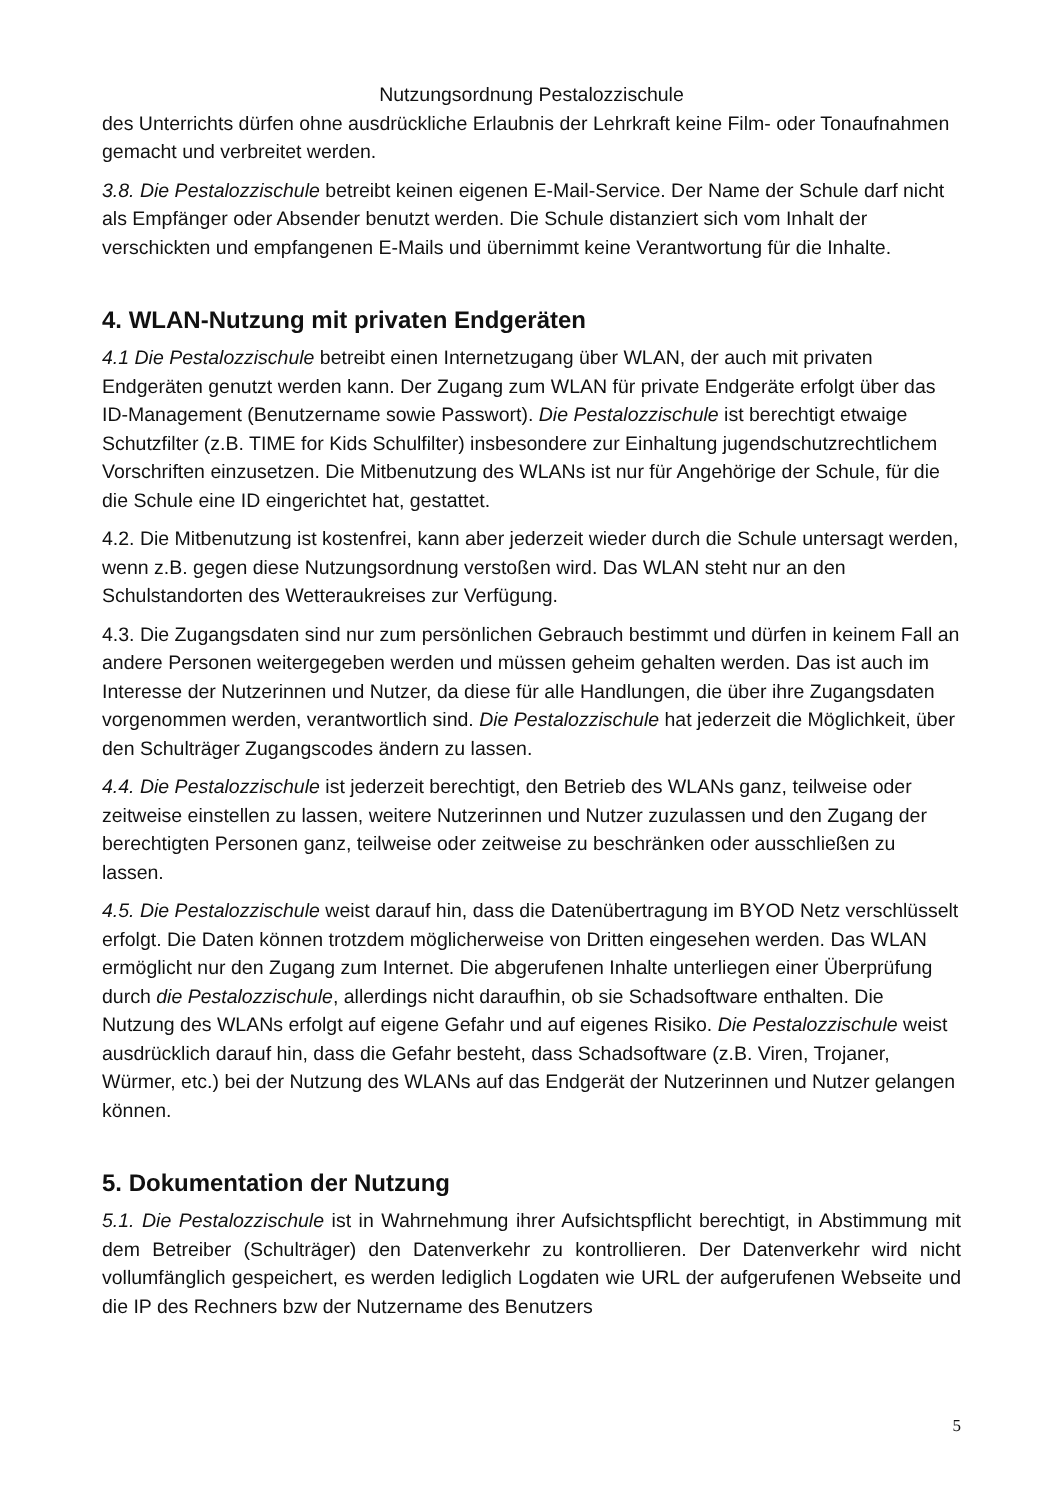Nutzungsordnung Pestalozzischule
des Unterrichts dürfen ohne ausdrückliche Erlaubnis der Lehrkraft keine Film- oder Tonaufnahmen gemacht und verbreitet werden.
3.8. Die Pestalozzischule betreibt keinen eigenen E-Mail-Service. Der Name der Schule darf nicht als Empfänger oder Absender benutzt werden. Die Schule distanziert sich vom Inhalt der verschickten und empfangenen E-Mails und übernimmt keine Verantwortung für die Inhalte.
4. WLAN-Nutzung mit privaten Endgeräten
4.1 Die Pestalozzischule betreibt einen Internetzugang über WLAN, der auch mit privaten Endgeräten genutzt werden kann. Der Zugang zum WLAN für private Endgeräte erfolgt über das ID-Management (Benutzername sowie Passwort). Die Pestalozzischule ist berechtigt etwaige Schutzfilter (z.B. TIME for Kids Schulfilter) insbesondere zur Einhaltung jugendschutzrechtlichem Vorschriften einzusetzen. Die Mitbenutzung des WLANs ist nur für Angehörige der Schule, für die die Schule eine ID eingerichtet hat, gestattet.
4.2. Die Mitbenutzung ist kostenfrei, kann aber jederzeit wieder durch die Schule untersagt werden, wenn z.B. gegen diese Nutzungsordnung verstoßen wird. Das WLAN steht nur an den Schulstandorten des Wetteraukreises zur Verfügung.
4.3. Die Zugangsdaten sind nur zum persönlichen Gebrauch bestimmt und dürfen in keinem Fall an andere Personen weitergegeben werden und müssen geheim gehalten werden. Das ist auch im Interesse der Nutzerinnen und Nutzer, da diese für alle Handlungen, die über ihre Zugangsdaten vorgenommen werden, verantwortlich sind. Die Pestalozzischule hat jederzeit die Möglichkeit, über den Schulträger Zugangscodes ändern zu lassen.
4.4. Die Pestalozzischule ist jederzeit berechtigt, den Betrieb des WLANs ganz, teilweise oder zeitweise einstellen zu lassen, weitere Nutzerinnen und Nutzer zuzulassen und den Zugang der berechtigten Personen ganz, teilweise oder zeitweise zu beschränken oder ausschließen zu lassen.
4.5. Die Pestalozzischule weist darauf hin, dass die Datenübertragung im BYOD Netz verschlüsselt erfolgt. Die Daten können trotzdem möglicherweise von Dritten eingesehen werden. Das WLAN ermöglicht nur den Zugang zum Internet. Die abgerufenen Inhalte unterliegen einer Überprüfung durch die Pestalozzischule, allerdings nicht daraufhin, ob sie Schadsoftware enthalten. Die Nutzung des WLANs erfolgt auf eigene Gefahr und auf eigenes Risiko. Die Pestalozzischule weist ausdrücklich darauf hin, dass die Gefahr besteht, dass Schadsoftware (z.B. Viren, Trojaner, Würmer, etc.) bei der Nutzung des WLANs auf das Endgerät der Nutzerinnen und Nutzer gelangen können.
5. Dokumentation der Nutzung
5.1. Die Pestalozzischule ist in Wahrnehmung ihrer Aufsichtspflicht berechtigt, in Abstimmung mit dem Betreiber (Schulträger) den Datenverkehr zu kontrollieren. Der Datenverkehr wird nicht vollumfänglich gespeichert, es werden lediglich Logdaten wie URL der aufgerufenen Webseite und die IP des Rechners bzw der Nutzername des Benutzers
5